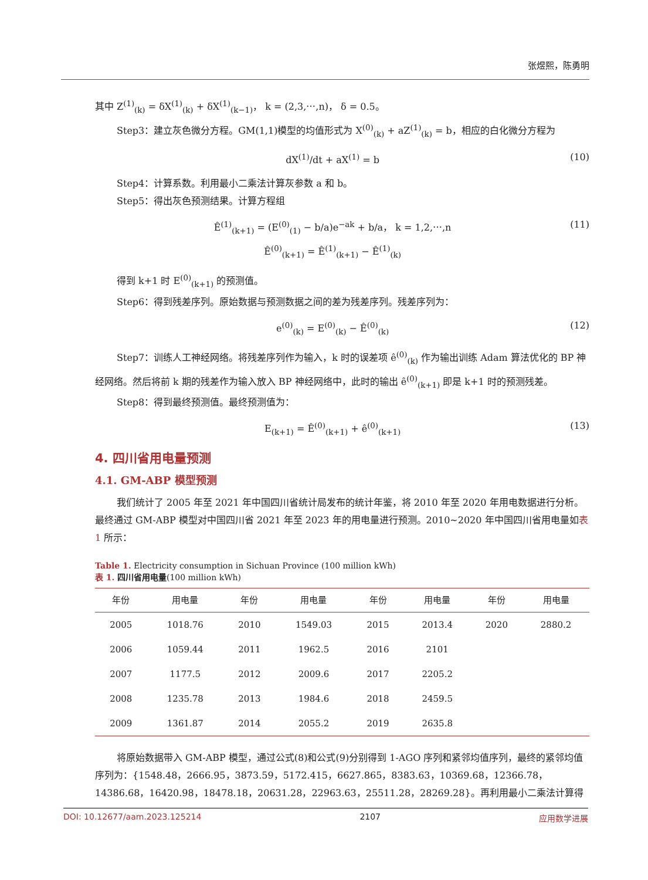张煜熙，陈勇明
其中 Z<sup>(1)</sup><sub>(k)</sub> = δX<sup>(1)</sup><sub>(k)</sub> + δX<sup>(1)</sup><sub>(k−1)</sub>， k = (2,3,⋯,n)， δ = 0.5。
Step3：建立灰色微分方程。GM(1,1)模型的均值形式为 X<sup>(0)</sup><sub>(k)</sub> + aZ<sup>(1)</sup><sub>(k)</sub> = b，相应的白化微分方程为
dX<sup>(1)</sup>/dt + aX<sup>(1)</sup> = b (10)
Step4：计算系数。利用最小二乘法计算灰参数 a 和 b。
Step5：得出灰色预测结果。计算方程组
Ê<sup>(1)</sup><sub>(k+1)</sub> = (E<sup>(0)</sup><sub>(1)</sub> − b/a)e<sup>−ak</sup> + b/a， k = 1,2,⋯,n
Ê<sup>(0)</sup><sub>(k+1)</sub> = Ê<sup>(1)</sup><sub>(k+1)</sub> − Ê<sup>(1)</sup><sub>(k)</sub> (11)
得到 k+1 时 E<sup>(0)</sup><sub>(k+1)</sub> 的预测值。
Step6：得到残差序列。原始数据与预测数据之间的差为残差序列。残差序列为：
e<sup>(0)</sup><sub>(k)</sub> = E<sup>(0)</sup><sub>(k)</sub> − Ê<sup>(0)</sup><sub>(k)</sub> (12)
Step7：训练人工神经网络。将残差序列作为输入，k 时的误差项 ê<sup>(0)</sup><sub>(k)</sub> 作为输出训练 Adam 算法优化的 BP 神经网络。然后将前 k 期的残差作为输入放入 BP 神经网络中，此时的输出 ê<sup>(0)</sup><sub>(k+1)</sub> 即是 k+1 时的预测残差。
Step8：得到最终预测值。最终预测值为：
E<sub>(k+1)</sub> = Ê<sup>(0)</sup><sub>(k+1)</sub> + ê<sup>(0)</sup><sub>(k+1)</sub> (13)
4. 四川省用电量预测
4.1. GM-ABP 模型预测
我们统计了 2005 年至 2021 年中国四川省统计局发布的统计年鉴，将 2010 年至 2020 年用电数据进行分析。最终通过 GM-ABP 模型对中国四川省 2021 年至 2023 年的用电量进行预测。2010~2020 年中国四川省用电量如表 1 所示：
Table 1. Electricity consumption in Sichuan Province (100 million kWh)
表 1. 四川省用电量(100 million kWh)
| 年份 | 用电量 | 年份 | 用电量 | 年份 | 用电量 | 年份 | 用电量 |
| --- | --- | --- | --- | --- | --- | --- | --- |
| 2005 | 1018.76 | 2010 | 1549.03 | 2015 | 2013.4 | 2020 | 2880.2 |
| 2006 | 1059.44 | 2011 | 1962.5 | 2016 | 2101 | | |
| 2007 | 1177.5 | 2012 | 2009.6 | 2017 | 2205.2 | | |
| 2008 | 1235.78 | 2013 | 1984.6 | 2018 | 2459.5 | | |
| 2009 | 1361.87 | 2014 | 2055.2 | 2019 | 2635.8 | | |
将原始数据带入 GM-ABP 模型，通过公式(8)和公式(9)分别得到 1-AGO 序列和紧邻均值序列，最终的紧邻均值序列为：{1548.48，2666.95，3873.59，5172.415，6627.865，8383.63，10369.68，12366.78，14386.68，16420.98，18478.18，20631.28，22963.63，25511.28，28269.28}。再利用最小二乘法计算得
DOI: 10.12677/aam.2023.125214 2107 应用数学进展